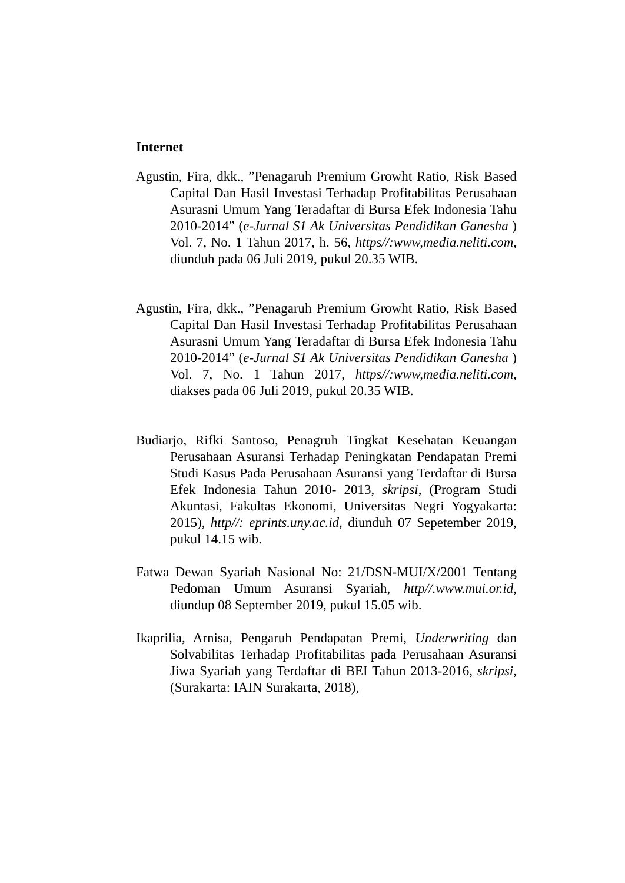Internet
Agustin, Fira, dkk., ”Penagaruh Premium Growht Ratio, Risk Based Capital Dan Hasil Investasi Terhadap Profitabilitas Perusahaan Asurasni Umum Yang Teradaftar di Bursa Efek Indonesia Tahu 2010-2014” (e-Jurnal S1 Ak Universitas Pendidikan Ganesha ) Vol. 7, No. 1 Tahun 2017, h. 56, https//:www,media.neliti.com, diunduh pada 06 Juli 2019, pukul 20.35 WIB.
Agustin, Fira, dkk., ”Penagaruh Premium Growht Ratio, Risk Based Capital Dan Hasil Investasi Terhadap Profitabilitas Perusahaan Asurasni Umum Yang Teradaftar di Bursa Efek Indonesia Tahu 2010-2014” (e-Jurnal S1 Ak Universitas Pendidikan Ganesha ) Vol. 7, No. 1 Tahun 2017, https//:www,media.neliti.com, diakses pada 06 Juli 2019, pukul 20.35 WIB.
Budiarjo, Rifki Santoso, Penagruh Tingkat Kesehatan Keuangan Perusahaan Asuransi Terhadap Peningkatan Pendapatan Premi Studi Kasus Pada Perusahaan Asuransi yang Terdaftar di Bursa Efek Indonesia Tahun 2010- 2013, skripsi, (Program Studi Akuntasi, Fakultas Ekonomi, Universitas Negri Yogyakarta: 2015), http//: eprints.uny.ac.id, diunduh 07 Sepetember 2019, pukul 14.15 wib.
Fatwa Dewan Syariah Nasional No: 21/DSN-MUI/X/2001 Tentang Pedoman Umum Asuransi Syariah, http//.www.mui.or.id, diundup 08 September 2019, pukul 15.05 wib.
Ikaprilia, Arnisa, Pengaruh Pendapatan Premi, Underwriting dan Solvabilitas Terhadap Profitabilitas pada Perusahaan Asuransi Jiwa Syariah yang Terdaftar di BEI Tahun 2013-2016, skripsi, (Surakarta: IAIN Surakarta, 2018),